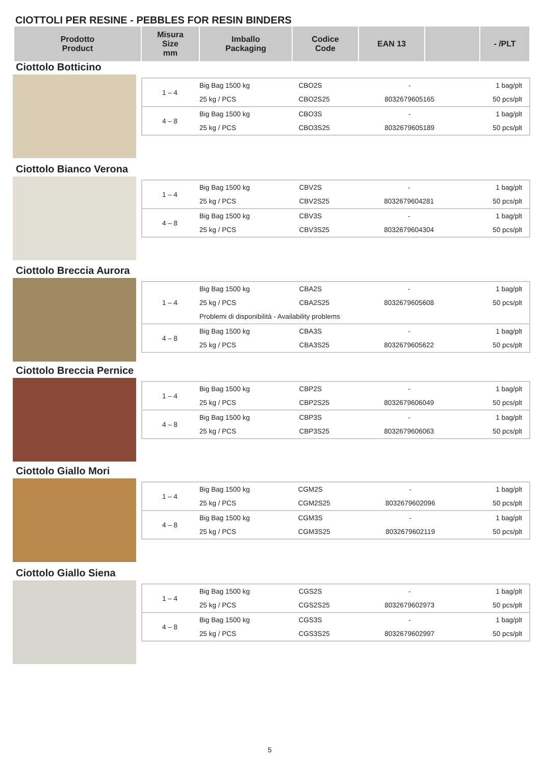CIOTTOLI PER RESINE - PEBBLES FOR RESIN BINDERS
| Prodotto Product | Misura Size mm | Imballo Packaging | Codice Code | EAN 13 | | - /PLT |
| --- | --- | --- | --- | --- | --- | --- |
Ciottolo Botticino
| 1 – 4 | Big Bag 1500 kg | CBO2S | - | 1 bag/plt |
| | 25 kg / PCS | CBO2S25 | 8032679605165 | 50 pcs/plt |
| 4 – 8 | Big Bag 1500 kg | CBO3S | - | 1 bag/plt |
| | 25 kg / PCS | CBO3S25 | 8032679605189 | 50 pcs/plt |
Ciottolo Bianco Verona
| 1 – 4 | Big Bag 1500 kg | CBV2S | - | 1 bag/plt |
| | 25 kg / PCS | CBV2S25 | 8032679604281 | 50 pcs/plt |
| 4 – 8 | Big Bag 1500 kg | CBV3S | - | 1 bag/plt |
| | 25 kg / PCS | CBV3S25 | 8032679604304 | 50 pcs/plt |
Ciottolo Breccia Aurora
| 1 – 4 | Big Bag 1500 kg | CBA2S | - | 1 bag/plt |
| | 25 kg / PCS | CBA2S25 | 8032679605608 | 50 pcs/plt |
| | Problemi di disponibilità - Availability problems | | | |
| 4 – 8 | Big Bag 1500 kg | CBA3S | - | 1 bag/plt |
| | 25 kg / PCS | CBA3S25 | 8032679605622 | 50 pcs/plt |
Ciottolo Breccia Pernice
| 1 – 4 | Big Bag 1500 kg | CBP2S | - | 1 bag/plt |
| | 25 kg / PCS | CBP2S25 | 8032679606049 | 50 pcs/plt |
| 4 – 8 | Big Bag 1500 kg | CBP3S | - | 1 bag/plt |
| | 25 kg / PCS | CBP3S25 | 8032679606063 | 50 pcs/plt |
Ciottolo Giallo Mori
| 1 – 4 | Big Bag 1500 kg | CGM2S | - | 1 bag/plt |
| | 25 kg / PCS | CGM2S25 | 8032679602096 | 50 pcs/plt |
| 4 – 8 | Big Bag 1500 kg | CGM3S | - | 1 bag/plt |
| | 25 kg / PCS | CGM3S25 | 8032679602119 | 50 pcs/plt |
Ciottolo Giallo Siena
| 1 – 4 | Big Bag 1500 kg | CGS2S | - | 1 bag/plt |
| | 25 kg / PCS | CGS2S25 | 8032679602973 | 50 pcs/plt |
| 4 – 8 | Big Bag 1500 kg | CGS3S | - | 1 bag/plt |
| | 25 kg / PCS | CGS3S25 | 8032679602997 | 50 pcs/plt |
5